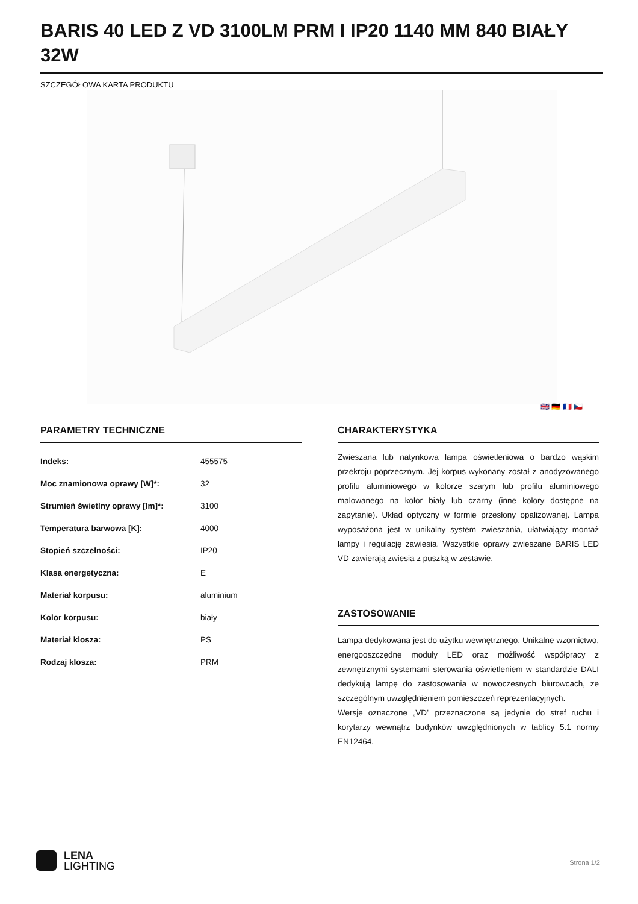BARIS 40 LED Z VD 3100LM PRM I IP20 1140 MM 840 BIAŁY 32W
SZCZEGÓŁOWA KARTA PRODUKTU
🇬🇧 🇩🇪 🇫🇷 🇨🇿
PARAMETRY TECHNICZNE
| Indeks: | 455575 |
| Moc znamionowa oprawy [W]*: | 32 |
| Strumień świetlny oprawy [lm]*: | 3100 |
| Temperatura barwowa [K]: | 4000 |
| Stopień szczelności: | IP20 |
| Klasa energetyczna: | E |
| Materiał korpusu: | aluminium |
| Kolor korpusu: | biały |
| Materiał klosza: | PS |
| Rodzaj klosza: | PRM |
CHARAKTERYSTYKA
Zwieszana lub natynkowa lampa oświetleniowa o bardzo wąskim przekroju poprzecznym. Jej korpus wykonany został z anodyzowanego profilu aluminiowego w kolorze szarym lub profilu aluminiowego malowanego na kolor biały lub czarny (inne kolory dostępne na zapytanie). Układ optyczny w formie przesłony opalizowanej. Lampa wyposażona jest w unikalny system zwieszania, ułatwiający montaż lampy i regulację zawiesia. Wszystkie oprawy zwieszane BARIS LED VD zawierają zwiesia z puszką w zestawie.
ZASTOSOWANIE
Lampa dedykowana jest do użytku wewnętrznego. Unikalne wzornictwo, energooszczędne moduły LED oraz możliwość współpracy z zewnętrznymi systemami sterowania oświetleniem w standardzie DALI dedykują lampę do zastosowania w nowoczesnych biurowcach, ze szczególnym uwzględnieniem pomieszczeń reprezentacyjnych.
Wersje oznaczone „VD” przeznaczone są jedynie do stref ruchu i korytarzy wewnątrz budynków uwzględnionych w tablicy 5.1 normy EN12464.
LENA
LIGHTING
Strona 1/2